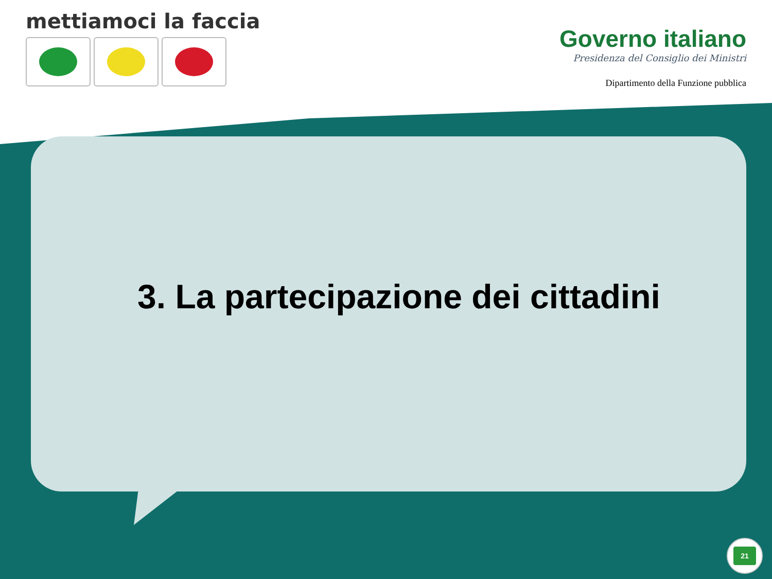mettiamoci la faccia
Governo italiano
Presidenza del Consiglio dei Ministri
Dipartimento della Funzione pubblica
3. La partecipazione dei cittadini
21